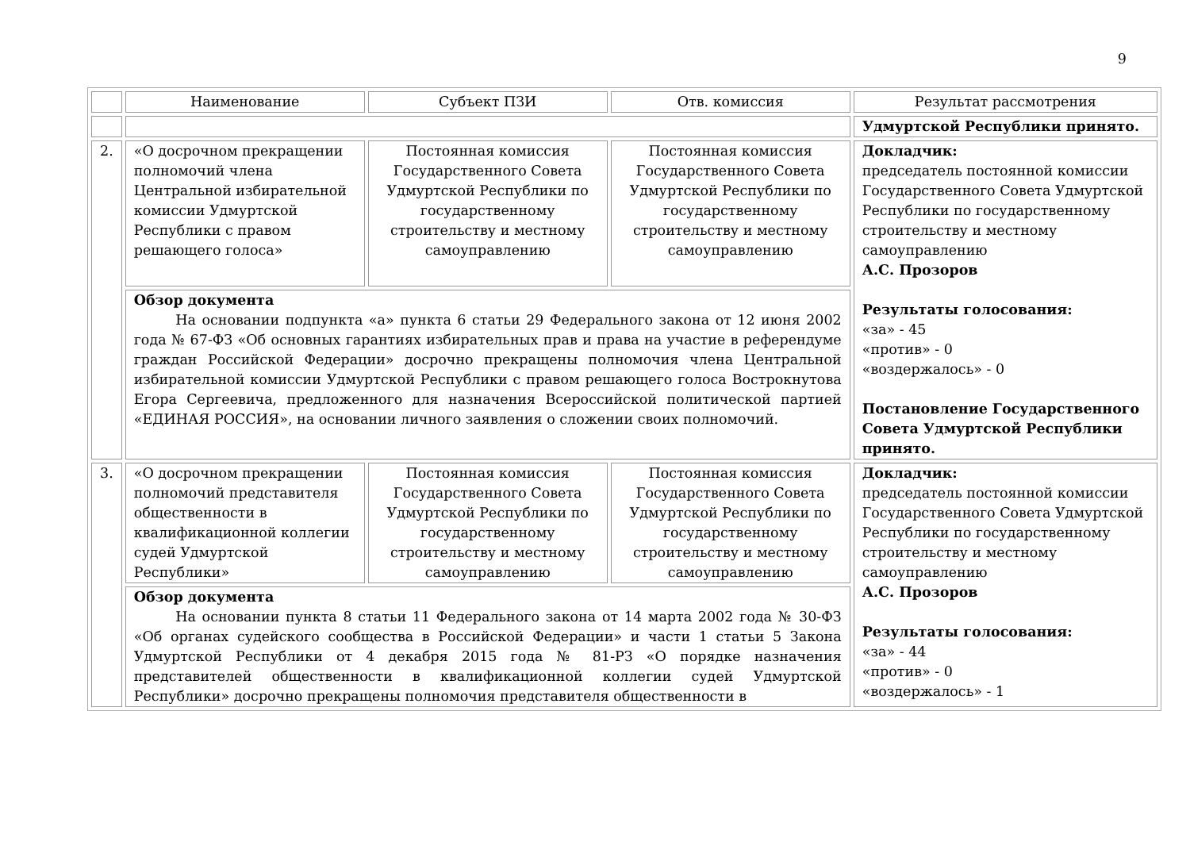9
| | Наименование | Субъект ПЗИ | Отв. комиссия | Результат рассмотрения |
| | | | | Удмуртской Республики принято. |
| 2. | «О досрочном прекращении полномочий члена Центральной избирательной комиссии Удмуртской Республики с правом решающего голоса» | Постоянная комиссия Государственного Совета Удмуртской Республики по государственному строительству и местному самоуправлению | Постоянная комиссия Государственного Совета Удмуртской Республики по государственному строительству и местному самоуправлению | Докладчик: председатель постоянной комиссии Государственного Совета Удмуртской Республики по государственному строительству и местному самоуправлению А.С. Прозоров Результаты голосования: «за» - 45 «против» - 0 «воздержалось» - 0 Постановление Государственного Совета Удмуртской Республики принято. |
| | Обзор документа На основании подпункта «а» пункта 6 статьи 29 Федерального закона от 12 июня 2002 года № 67-ФЗ «Об основных гарантиях избирательных прав и права на участие в референдуме граждан Российской Федерации» досрочно прекращены полномочия члена Центральной избирательной комиссии Удмуртской Республики с правом решающего голоса Вострокнутова Егора Сергеевича, предложенного для назначения Всероссийской политической партией «ЕДИНАЯ РОССИЯ», на основании личного заявления о сложении своих полномочий. | | | |
| 3. | «О досрочном прекращении полномочий представителя общественности в квалификационной коллегии судей Удмуртской Республики» | Постоянная комиссия Государственного Совета Удмуртской Республики по государственному строительству и местному самоуправлению | Постоянная комиссия Государственного Совета Удмуртской Республики по государственному строительству и местному самоуправлению | Докладчик: председатель постоянной комиссии Государственного Совета Удмуртской Республики по государственному строительству и местному самоуправлению А.С. Прозоров Результаты голосования: «за» - 44 «против» - 0 «воздержалось» - 1 |
| | Обзор документа На основании пункта 8 статьи 11 Федерального закона от 14 марта 2002 года № 30-ФЗ «Об органах судейского сообщества в Российской Федерации» и части 1 статьи 5 Закона Удмуртской Республики от 4 декабря 2015 года № 81-РЗ «О порядке назначения представителей общественности в квалификационной коллегии судей Удмуртской Республики» досрочно прекращены полномочия представителя общественности в | | | |